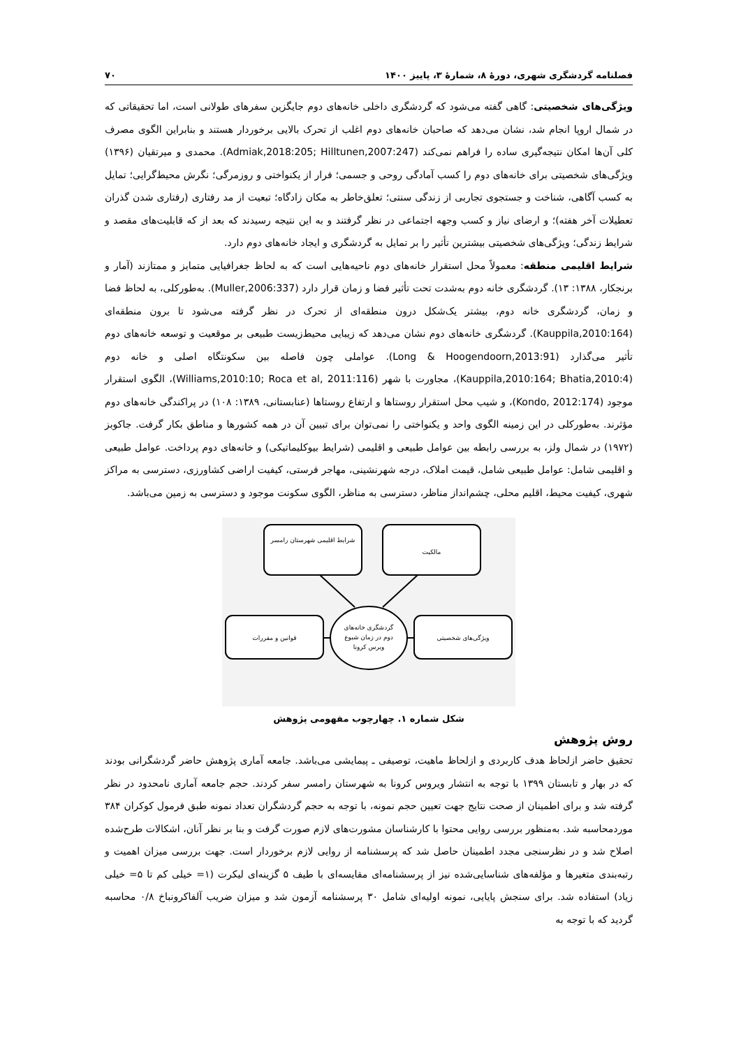فصلنامه گردشگری شهری، دورهٔ ۸، شمارهٔ ۳، پاییز ۱۴۰۰ ۷۰
ویژگی‌های شخصیتی: گاهی گفته می‌شود که گردشگری داخلی خانه‌های دوم جایگزین سفرهای طولانی است، اما تحقیقاتی که در شمال اروپا انجام شد، نشان می‌دهد که صاحبان خانه‌های دوم اغلب از تحرک بالایی برخوردار هستند و بنابراین الگوی مصرف کلی آن‌ها امکان نتیجه‌گیری ساده را فراهم نمی‌کند (Admiak,2018:205; Hilltunen,2007:247). محمدی و میرتقیان (۱۳۹۶) ویژگی‌های شخصیتی برای خانه‌های دوم را کسب آمادگی روحی و جسمی؛ فرار از یکنواختی و روزمرگی؛ نگرش محیط‌گرایی؛ تمایل به کسب آگاهی، شناخت و جستجوی تجاربی از زندگی سنتی؛ تعلق‌خاطر به مکان زادگاه؛ تبعیت از مد رفتاری (رفتاری شدن گذران تعطیلات آخر هفته)؛ و ارضای نیاز و کسب وجهه اجتماعی در نظر گرفتند و به این نتیجه رسیدند که بعد از که قابلیت‌های مقصد و شرایط زندگی؛ ویژگی‌های شخصیتی بیشترین تأثیر را بر تمایل به گردشگری و ایجاد خانه‌های دوم دارد.
شرایط اقلیمی منطقه: معمولاً محل استقرار خانه‌های دوم ناحیه‌هایی است که به لحاظ جغرافیایی متمایز و ممتازند (آمار و برنجکار، ۱۳۸۸: ۱۳). گردشگری خانه دوم به‌شدت تحت تأثیر فضا و زمان قرار دارد (Muller,2006:337). به‌طورکلی، به لحاظ فضا و زمان، گردشگری خانه دوم، بیشتر یک‌شکل درون منطقه‌ای از تحرک در نظر گرفته می‌شود تا برون منطقه‌ای (Kauppila,2010:164). گردشگری خانه‌های دوم نشان می‌دهد که زیبایی محیط‌زیست طبیعی بر موقعیت و توسعه خانه‌های دوم تأثیر می‌گذارد (Long & Hoogendoorn,2013:91). عواملی چون فاصله بین سکونتگاه اصلی و خانه دوم (Kauppila,2010:164; Bhatia,2010:4)، مجاورت با شهر (Williams,2010:10; Roca et al, 2011:116)، الگوی استقرار موجود (Kondo, 2012:174)، و شیب محل استقرار روستاها و ارتفاع روستاها (عنابستانی، ۱۳۸۹: ۱۰۸) در پراکندگی خانه‌های دوم مؤثرند. به‌طورکلی در این زمینه الگوی واحد و یکنواختی را نمی‌توان برای تبیین آن در همه کشورها و مناطق بکار گرفت. جاکوبز (۱۹۷۲) در شمال ولز، به بررسی رابطه بین عوامل طبیعی و اقلیمی (شرایط بیوکلیماتیکی) و خانه‌های دوم پرداخت. عوامل طبیعی و اقلیمی شامل: عوامل طبیعی شامل، قیمت املاک، درجه شهرنشینی، مهاجر فرستی، کیفیت اراضی کشاورزی، دسترسی به مراکز شهری، کیفیت محیط، اقلیم محلی، چشم‌انداز مناظر، دسترسی به مناظر، الگوی سکونت موجود و دسترسی به زمین می‌باشد.
شرایط اقلیمی شهرستان رامسر
مالکیت
قوانین و مقررات
ویژگی‌های شخصیتی
گردشگری خانه‌های
دوم در زمان شیوع
ویرس کرونا
شکل شماره ۱. چهارچوب مفهومی پژوهش
روش پژوهش
تحقیق حاضر ازلحاظ هدف کاربردی و ازلحاظ ماهیت، توصیفی ـ پیمایشی می‌باشد. جامعه آماری پژوهش حاضر گردشگرانی بودند که در بهار و تابستان ۱۳۹۹ با توجه به انتشار ویروس کرونا به شهرستان رامسر سفر کردند. حجم جامعه آماری نامحدود در نظر گرفته شد و برای اطمینان از صحت نتایج جهت تعیین حجم نمونه، با توجه به حجم گردشگران تعداد نمونه طبق فرمول کوکران ۳۸۴ موردمحاسبه شد. به‌منظور بررسی روایی محتوا با کارشناسان مشورت‌های لازم صورت گرفت و بنا بر نظر آنان، اشکالات طرح‌شده اصلاح شد و در نظرسنجی مجدد اطمینان حاصل شد که پرسشنامه از روایی لازم برخوردار است. جهت بررسی میزان اهمیت و رتبه‌بندی متغیرها و مؤلفه‌های شناسایی‌شده نیز از پرسشنامه‌ای مقایسه‌ای با طیف ۵ گزینه‌ای لیکرت (۱= خیلی کم تا ۵= خیلی زیاد) استفاده شد. برای سنجش پایایی، نمونه اولیه‌ای شامل ۳۰ پرسشنامه آزمون شد و میزان ضریب آلفاکرونباخ ۰/۸ محاسبه گردید که با توجه به